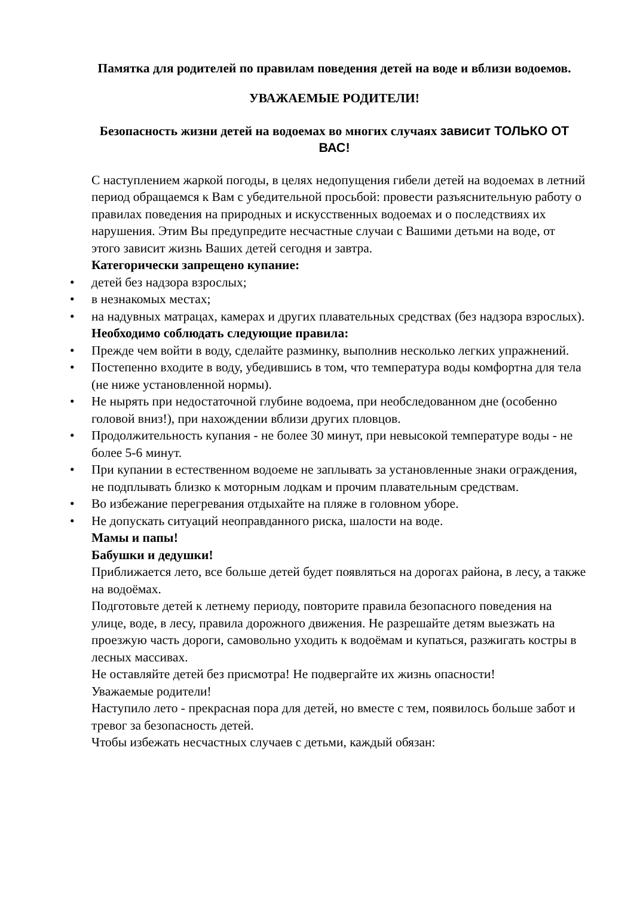Памятка для родителей по правилам поведения детей на воде и вблизи водоемов.
УВАЖАЕМЫЕ РОДИТЕЛИ!
Безопасность жизни детей на водоемах во многих случаях зависит ТОЛЬКО ОТ ВАС!
С наступлением жаркой погоды, в целях недопущения гибели детей на водоемах в летний период обращаемся к Вам с убедительной просьбой: провести разъяснительную работу о правилах поведения на природных и искусственных водоемах и о последствиях их нарушения. Этим Вы предупредите несчастные случаи с Вашими детьми на воде, от этого зависит жизнь Ваших детей сегодня и завтра.
Категорически запрещено купание:
• детей без надзора взрослых;
• в незнакомых местах;
• на надувных матрацах, камерах и других плавательных средствах (без надзора взрослых).
Необходимо соблюдать следующие правила:
• Прежде чем войти в воду, сделайте разминку, выполнив несколько легких упражнений.
• Постепенно входите в воду, убедившись в том, что температура воды комфортна для тела (не ниже установленной нормы).
• Не нырять при недостаточной глубине водоема, при необследованном дне (особенно головой вниз!), при нахождении вблизи других пловцов.
• Продолжительность купания - не более 30 минут, при невысокой температуре воды - не более 5-6 минут.
• При купании в естественном водоеме не заплывать за установленные знаки ограждения, не подплывать близко к моторным лодкам и прочим плавательным средствам.
• Во избежание перегревания отдыхайте на пляже в головном уборе.
• Не допускать ситуаций неоправданного риска, шалости на воде.
Мамы и папы!
Бабушки и дедушки!
Приближается лето, все больше детей будет появляться на дорогах района, в лесу, а также на водоёмах.
Подготовьте детей к летнему периоду, повторите правила безопасного поведения на улице, воде, в лесу, правила дорожного движения. Не разрешайте детям выезжать на проезжую часть дороги, самовольно уходить к водоёмам и купаться, разжигать костры в лесных массивах.
Не оставляйте детей без присмотра! Не подвергайте их жизнь опасности!
Уважаемые родители!
Наступило лето - прекрасная пора для детей, но вместе с тем, появилось больше забот и тревог за безопасность детей.
Чтобы избежать несчастных случаев с детьми, каждый обязан: